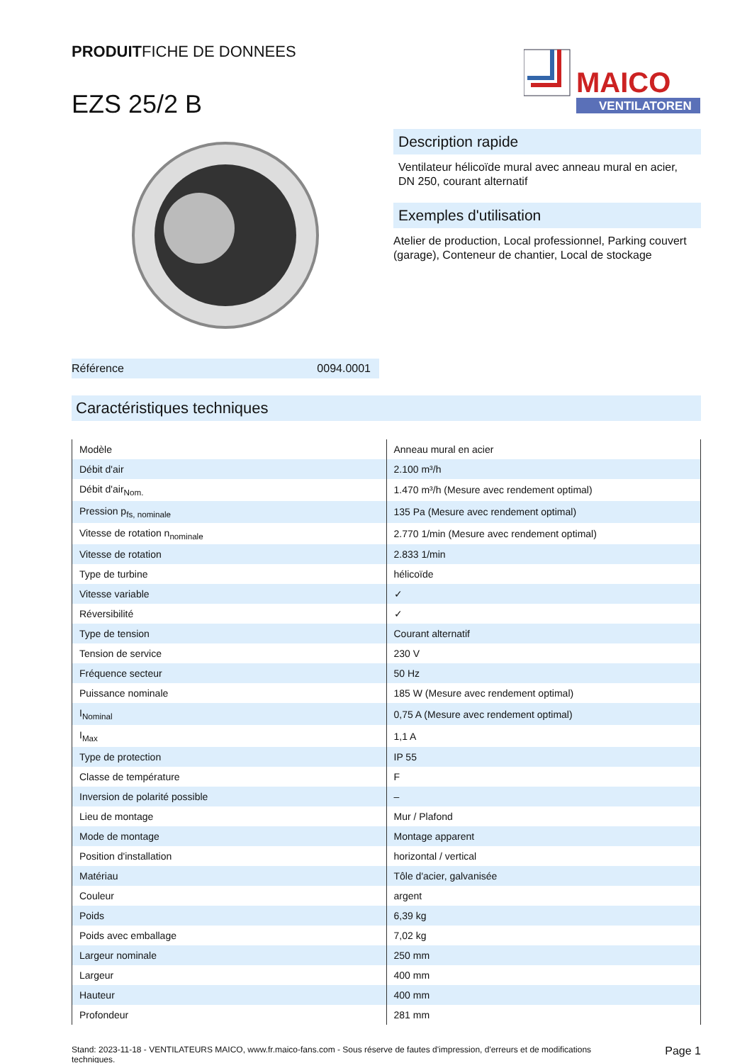PRODUITFICHE DE DONNEES
EZS 25/2 B
MAICO
VENTILATOREN
Référence 0094.0001
Description rapide
Ventilateur hélicoïde mural avec anneau mural en acier, DN 250, courant alternatif
Exemples d'utilisation
Atelier de production, Local professionnel, Parking couvert (garage), Conteneur de chantier, Local de stockage
Caractéristiques techniques
| Modèle | Anneau mural en acier |
| Débit d'air | 2.100 m³/h |
| Débit d'air<sub>Nom.</sub> | 1.470 m³/h (Mesure avec rendement optimal) |
| Pression p<sub>fs, nominale</sub> | 135 Pa (Mesure avec rendement optimal) |
| Vitesse de rotation n<sub>nominale</sub> | 2.770 1/min (Mesure avec rendement optimal) |
| Vitesse de rotation | 2.833 1/min |
| Type de turbine | hélicoïde |
| Vitesse variable | ✓ |
| Réversibilité | ✓ |
| Type de tension | Courant alternatif |
| Tension de service | 230 V |
| Fréquence secteur | 50 Hz |
| Puissance nominale | 185 W (Mesure avec rendement optimal) |
| I<sub>Nominal</sub> | 0,75 A (Mesure avec rendement optimal) |
| I<sub>Max</sub> | 1,1 A |
| Type de protection | IP 55 |
| Classe de température | F |
| Inversion de polarité possible | – |
| Lieu de montage | Mur / Plafond |
| Mode de montage | Montage apparent |
| Position d'installation | horizontal / vertical |
| Matériau | Tôle d'acier, galvanisée |
| Couleur | argent |
| Poids | 6,39 kg |
| Poids avec emballage | 7,02 kg |
| Largeur nominale | 250 mm |
| Largeur | 400 mm |
| Hauteur | 400 mm |
| Profondeur | 281 mm |
Stand: 2023-11-18 - VENTILATEURS MAICO, www.fr.maico-fans.com - Sous réserve de fautes d'impression, d'erreurs et de modifications techniques.
Page 1